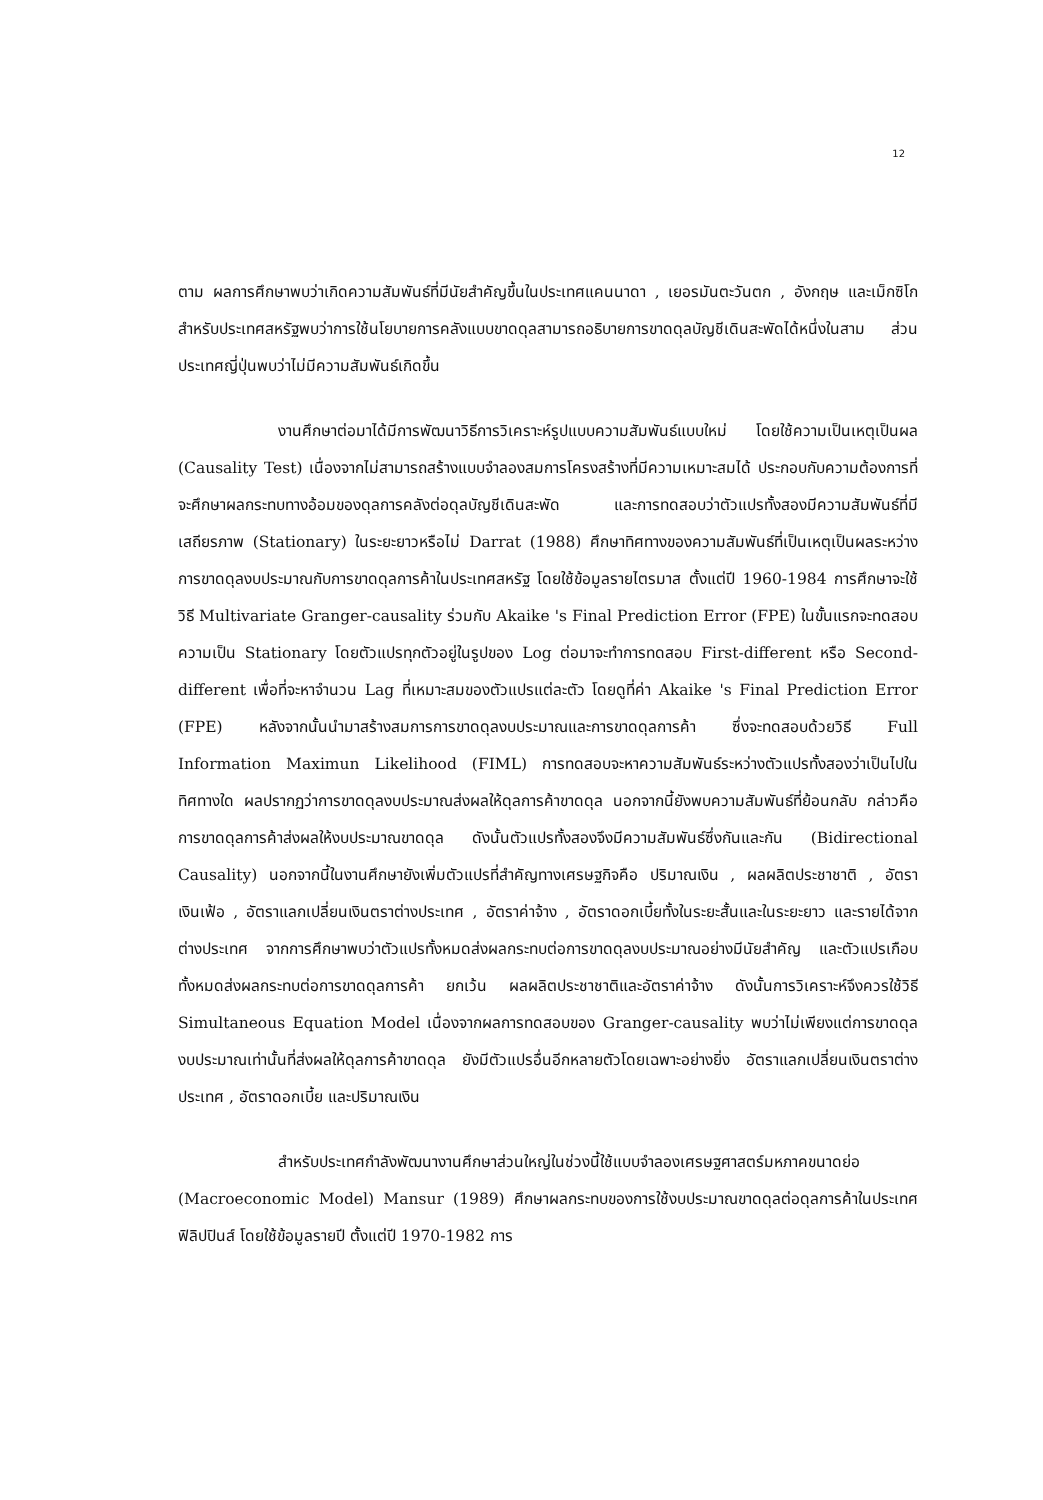12
ตาม ผลการศึกษาพบว่าเกิดความสัมพันธ์ที่มีนัยสำคัญขึ้นในประเทศแคนนาดา , เยอรมันตะวันตก , อังกฤษ และเม็กซิโก สำหรับประเทศสหรัฐพบว่าการใช้นโยบายการคลังแบบขาดดุลสามารถอธิบายการขาดดุลบัญชีเดินสะพัดได้หนึ่งในสาม ส่วนประเทศญี่ปุ่นพบว่าไม่มีความสัมพันธ์เกิดขึ้น
งานศึกษาต่อมาได้มีการพัฒนาวิธีการวิเคราะห์รูปแบบความสัมพันธ์แบบใหม่ โดยใช้ความเป็นเหตุเป็นผล (Causality Test) เนื่องจากไม่สามารถสร้างแบบจำลองสมการโครงสร้างที่มีความเหมาะสมได้ ประกอบกับความต้องการที่จะศึกษาผลกระทบทางอ้อมของดุลการคลังต่อดุลบัญชีเดินสะพัด และการทดสอบว่าตัวแปรทั้งสองมีความสัมพันธ์ที่มีเสถียรภาพ (Stationary) ในระยะยาวหรือไม่ Darrat (1988) ศึกษาทิศทางของความสัมพันธ์ที่เป็นเหตุเป็นผลระหว่างการขาดดุลงบประมาณกับการขาดดุลการค้าในประเทศสหรัฐ โดยใช้ข้อมูลรายไตรมาส ตั้งแต่ปี 1960-1984 การศึกษาจะใช้วิธี Multivariate Granger-causality ร่วมกับ Akaike 's Final Prediction Error (FPE) ในขั้นแรกจะทดสอบความเป็น Stationary โดยตัวแปรทุกตัวอยู่ในรูปของ Log ต่อมาจะทำการทดสอบ First-different หรือ Second-different เพื่อที่จะหาจำนวน Lag ที่เหมาะสมของตัวแปรแต่ละตัว โดยดูที่ค่า Akaike 's Final Prediction Error (FPE) หลังจากนั้นนำมาสร้างสมการการขาดดุลงบประมาณและการขาดดุลการค้า ซึ่งจะทดสอบด้วยวิธี Full Information Maximun Likelihood (FIML) การทดสอบจะหาความสัมพันธ์ระหว่างตัวแปรทั้งสองว่าเป็นไปในทิศทางใด ผลปรากฏว่าการขาดดุลงบประมาณส่งผลให้ดุลการค้าขาดดุล นอกจากนี้ยังพบความสัมพันธ์ที่ย้อนกลับ กล่าวคือการขาดดุลการค้าส่งผลให้งบประมาณขาดดุล ดังนั้นตัวแปรทั้งสองจึงมีความสัมพันธ์ซึ่งกันและกัน (Bidirectional Causality) นอกจากนี้ในงานศึกษายังเพิ่มตัวแปรที่สำคัญทางเศรษฐกิจคือ ปริมาณเงิน , ผลผลิตประชาชาติ , อัตราเงินเฟ้อ , อัตราแลกเปลี่ยนเงินตราต่างประเทศ , อัตราค่าจ้าง , อัตราดอกเบี้ยทั้งในระยะสั้นและในระยะยาว และรายได้จากต่างประเทศ จากการศึกษาพบว่าตัวแปรทั้งหมดส่งผลกระทบต่อการขาดดุลงบประมาณอย่างมีนัยสำคัญ และตัวแปรเกือบทั้งหมดส่งผลกระทบต่อการขาดดุลการค้า ยกเว้น ผลผลิตประชาชาติและอัตราค่าจ้าง ดังนั้นการวิเคราะห์จึงควรใช้วิธี Simultaneous Equation Model เนื่องจากผลการทดสอบของ Granger-causality พบว่าไม่เพียงแต่การขาดดุลงบประมาณเท่านั้นที่ส่งผลให้ดุลการค้าขาดดุล ยังมีตัวแปรอื่นอีกหลายตัวโดยเฉพาะอย่างยิ่ง อัตราแลกเปลี่ยนเงินตราต่างประเทศ , อัตราดอกเบี้ย และปริมาณเงิน
สำหรับประเทศกำลังพัฒนางานศึกษาส่วนใหญ่ในช่วงนี้ใช้แบบจำลองเศรษฐศาสตร์มหภาคขนาดย่อ (Macroeconomic Model) Mansur (1989) ศึกษาผลกระทบของการใช้งบประมาณขาดดุลต่อดุลการค้าในประเทศฟิลิปปินส์ โดยใช้ข้อมูลรายปี ตั้งแต่ปี 1970-1982 การ